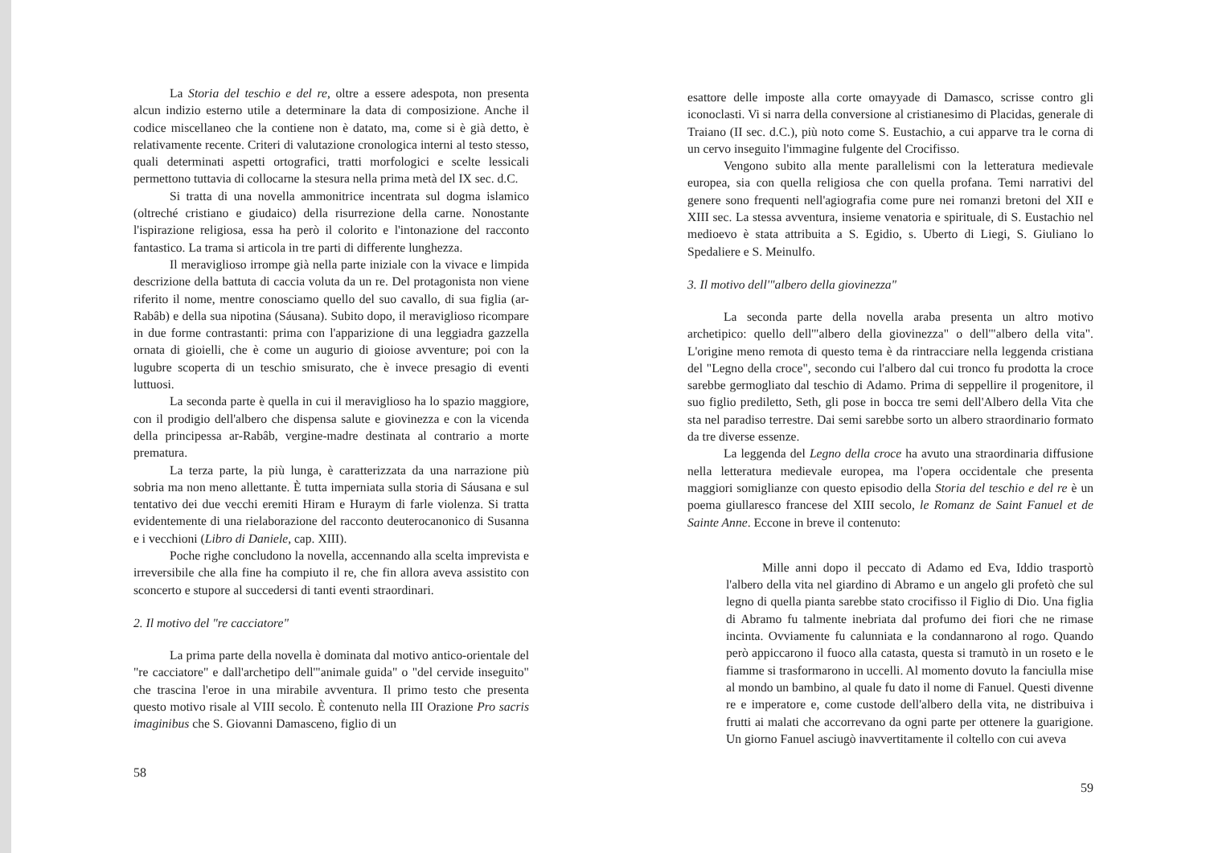La Storia del teschio e del re, oltre a essere adespota, non presenta alcun indizio esterno utile a determinare la data di composizione. Anche il codice miscellaneo che la contiene non è datato, ma, come si è già detto, è relativamente recente. Criteri di valutazione cronologica interni al testo stesso, quali determinati aspetti ortografici, tratti morfologici e scelte lessicali permettono tuttavia di collocarne la stesura nella prima metà del IX sec. d.C.
Si tratta di una novella ammonitrice incentrata sul dogma islamico (oltreché cristiano e giudaico) della risurrezione della carne. Nonostante l'ispirazione religiosa, essa ha però il colorito e l'intonazione del racconto fantastico. La trama si articola in tre parti di differente lunghezza.
Il meraviglioso irrompe già nella parte iniziale con la vivace e limpida descrizione della battuta di caccia voluta da un re. Del protagonista non viene riferito il nome, mentre conosciamo quello del suo cavallo, di sua figlia (ar-Rabâb) e della sua nipotina (Sáusana). Subito dopo, il meraviglioso ricompare in due forme contrastanti: prima con l'apparizione di una leggiadra gazzella ornata di gioielli, che è come un augurio di gioiose avventure; poi con la lugubre scoperta di un teschio smisurato, che è invece presagio di eventi luttuosi.
La seconda parte è quella in cui il meraviglioso ha lo spazio maggiore, con il prodigio dell'albero che dispensa salute e giovinezza e con la vicenda della principessa ar-Rabâb, vergine-madre destinata al contrario a morte prematura.
La terza parte, la più lunga, è caratterizzata da una narrazione più sobria ma non meno allettante. È tutta imperniata sulla storia di Sáusana e sul tentativo dei due vecchi eremiti Hiram e Huraym di farle violenza. Si tratta evidentemente di una rielaborazione del racconto deuterocanonico di Susanna e i vecchioni (Libro di Daniele, cap. XIII).
Poche righe concludono la novella, accennando alla scelta imprevista e irreversibile che alla fine ha compiuto il re, che fin allora aveva assistito con sconcerto e stupore al succedersi di tanti eventi straordinari.
2. Il motivo del "re cacciatore"
La prima parte della novella è dominata dal motivo antico-orientale del "re cacciatore" e dall'archetipo dell'"animale guida" o "del cervide inseguito" che trascina l'eroe in una mirabile avventura. Il primo testo che presenta questo motivo risale al VIII secolo. È contenuto nella III Orazione Pro sacris imaginibus che S. Giovanni Damasceno, figlio di un
58
esattore delle imposte alla corte omayyade di Damasco, scrisse contro gli iconoclasti. Vi si narra della conversione al cristianesimo di Placidas, generale di Traiano (II sec. d.C.), più noto come S. Eustachio, a cui apparve tra le corna di un cervo inseguito l'immagine fulgente del Crocifisso.
Vengono subito alla mente parallelismi con la letteratura medievale europea, sia con quella religiosa che con quella profana. Temi narrativi del genere sono frequenti nell'agiografia come pure nei romanzi bretoni del XII e XIII sec. La stessa avventura, insieme venatoria e spirituale, di S. Eustachio nel medioevo è stata attribuita a S. Egidio, s. Uberto di Liegi, S. Giuliano lo Spedaliere e S. Meinulfo.
3. Il motivo dell'"albero della giovinezza"
La seconda parte della novella araba presenta un altro motivo archetipico: quello dell'"albero della giovinezza" o dell'"albero della vita". L'origine meno remota di questo tema è da rintracciare nella leggenda cristiana del "Legno della croce", secondo cui l'albero dal cui tronco fu prodotta la croce sarebbe germogliato dal teschio di Adamo. Prima di seppellire il progenitore, il suo figlio prediletto, Seth, gli pose in bocca tre semi dell'Albero della Vita che sta nel paradiso terrestre. Dai semi sarebbe sorto un albero straordinario formato da tre diverse essenze.
La leggenda del Legno della croce ha avuto una straordinaria diffusione nella letteratura medievale europea, ma l'opera occidentale che presenta maggiori somiglianze con questo episodio della Storia del teschio e del re è un poema giullaresco francese del XIII secolo, le Romanz de Saint Fanuel et de Sainte Anne. Eccone in breve il contenuto:
Mille anni dopo il peccato di Adamo ed Eva, Iddio trasportò l'albero della vita nel giardino di Abramo e un angelo gli profetò che sul legno di quella pianta sarebbe stato crocifisso il Figlio di Dio. Una figlia di Abramo fu talmente inebriata dal profumo dei fiori che ne rimase incinta. Ovviamente fu calunniata e la condannarono al rogo. Quando però appiccarono il fuoco alla catasta, questa si tramutò in un roseto e le fiamme si trasformarono in uccelli. Al momento dovuto la fanciulla mise al mondo un bambino, al quale fu dato il nome di Fanuel. Questi divenne re e imperatore e, come custode dell'albero della vita, ne distribuiva i frutti ai malati che accorrevano da ogni parte per ottenere la guarigione. Un giorno Fanuel asciugò inavvertitamente il coltello con cui aveva
59